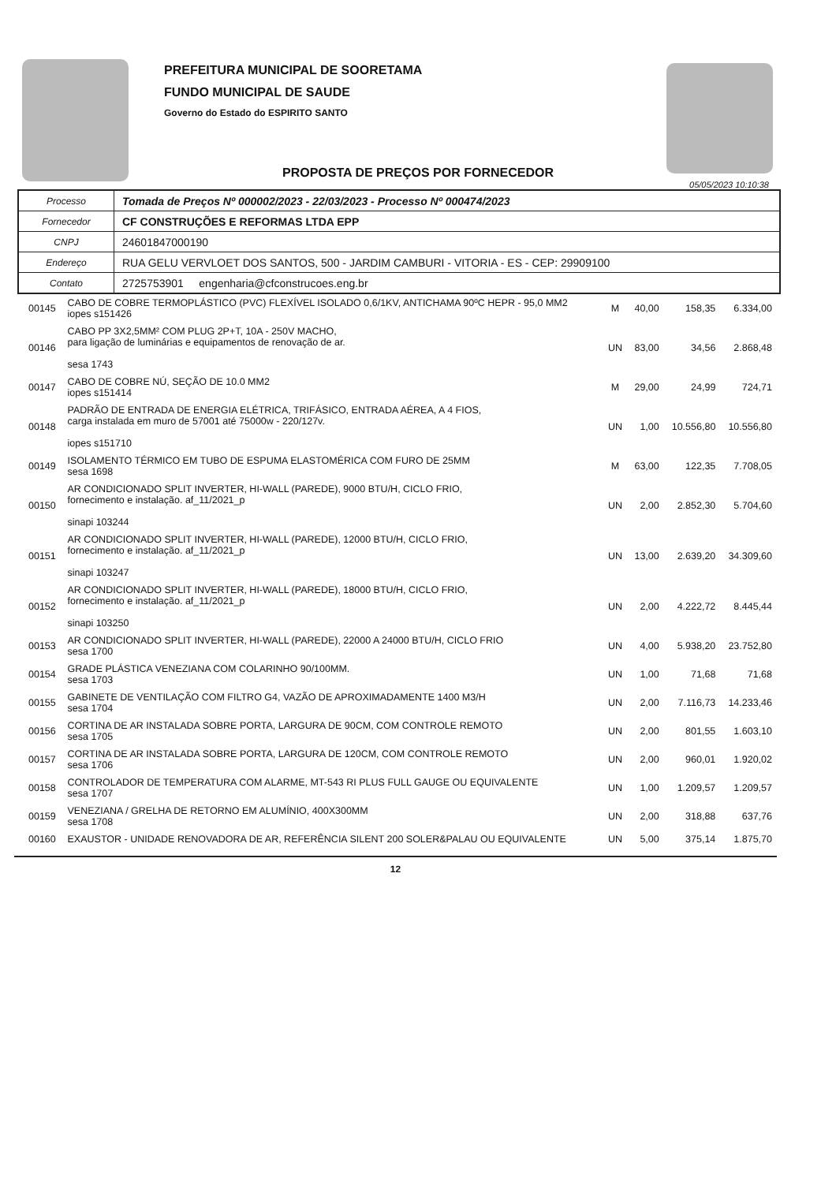PREFEITURA MUNICIPAL DE SOORETAMA
FUNDO MUNICIPAL DE SAUDE
Governo do Estado do ESPIRITO SANTO
PROPOSTA DE PREÇOS POR FORNECEDOR
05/05/2023 10:10:38
| Processo | Tomada de Preços Nº 000002/2023 - 22/03/2023 - Processo Nº 000474/2023 |
| Fornecedor | CF CONSTRUÇÕES E REFORMAS LTDA EPP |
| CNPJ | 24601847000190 |
| Endereço | RUA GELU VERVLOET DOS SANTOS, 500 - JARDIM CAMBURI - VITORIA - ES - CEP: 29909100 |
| Contato | 2725753901 engenharia@cfconstrucoes.eng.br |
| 00145 | CABO DE COBRE TERMOPLÁSTICO (PVC) FLEXÍVEL ISOLADO 0,6/1KV, ANTICHAMA 90ºC HEPR - 95,0 MM2 iopes s151426 | M | 40,00 | 158,35 | 6.334,00 |
| 00146 | CABO PP 3X2,5MM² COM PLUG 2P+T, 10A - 250V MACHO, para ligação de luminárias e equipamentos de renovação de ar. sesa 1743 | UN | 83,00 | 34,56 | 2.868,48 |
| 00147 | CABO DE COBRE NÚ, SEÇÃO DE 10.0 MM2 iopes s151414 | M | 29,00 | 24,99 | 724,71 |
| 00148 | PADRÃO DE ENTRADA DE ENERGIA ELÉTRICA, TRIFÁSICO, ENTRADA AÉREA, A 4 FIOS, carga instalada em muro de 57001 até 75000w - 220/127v. iopes s151710 | UN | 1,00 | 10.556,80 | 10.556,80 |
| 00149 | ISOLAMENTO TÉRMICO EM TUBO DE ESPUMA ELASTOMÉRICA COM FURO DE 25MM sesa 1698 | M | 63,00 | 122,35 | 7.708,05 |
| 00150 | AR CONDICIONADO SPLIT INVERTER, HI-WALL (PAREDE), 9000 BTU/H, CICLO FRIO, fornecimento e instalação. af_11/2021_p sinapi 103244 | UN | 2,00 | 2.852,30 | 5.704,60 |
| 00151 | AR CONDICIONADO SPLIT INVERTER, HI-WALL (PAREDE), 12000 BTU/H, CICLO FRIO, fornecimento e instalação. af_11/2021_p sinapi 103247 | UN | 13,00 | 2.639,20 | 34.309,60 |
| 00152 | AR CONDICIONADO SPLIT INVERTER, HI-WALL (PAREDE), 18000 BTU/H, CICLO FRIO, fornecimento e instalação. af_11/2021_p sinapi 103250 | UN | 2,00 | 4.222,72 | 8.445,44 |
| 00153 | AR CONDICIONADO SPLIT INVERTER, HI-WALL (PAREDE), 22000 A 24000 BTU/H, CICLO FRIO sesa 1700 | UN | 4,00 | 5.938,20 | 23.752,80 |
| 00154 | GRADE PLÁSTICA VENEZIANA COM COLARINHO 90/100MM. sesa 1703 | UN | 1,00 | 71,68 | 71,68 |
| 00155 | GABINETE DE VENTILAÇÃO COM FILTRO G4, VAZÃO DE APROXIMADAMENTE 1400 M3/H sesa 1704 | UN | 2,00 | 7.116,73 | 14.233,46 |
| 00156 | CORTINA DE AR INSTALADA SOBRE PORTA, LARGURA DE 90CM, COM CONTROLE REMOTO sesa 1705 | UN | 2,00 | 801,55 | 1.603,10 |
| 00157 | CORTINA DE AR INSTALADA SOBRE PORTA, LARGURA DE 120CM, COM CONTROLE REMOTO sesa 1706 | UN | 2,00 | 960,01 | 1.920,02 |
| 00158 | CONTROLADOR DE TEMPERATURA COM ALARME, MT-543 RI PLUS FULL GAUGE OU EQUIVALENTE sesa 1707 | UN | 1,00 | 1.209,57 | 1.209,57 |
| 00159 | VENEZIANA / GRELHA DE RETORNO EM ALUMÍNIO, 400X300MM sesa 1708 | UN | 2,00 | 318,88 | 637,76 |
| 00160 | EXAUSTOR - UNIDADE RENOVADORA DE AR, REFERÊNCIA SILENT 200 SOLER&PALAU OU EQUIVALENTE | UN | 5,00 | 375,14 | 1.875,70 |
12